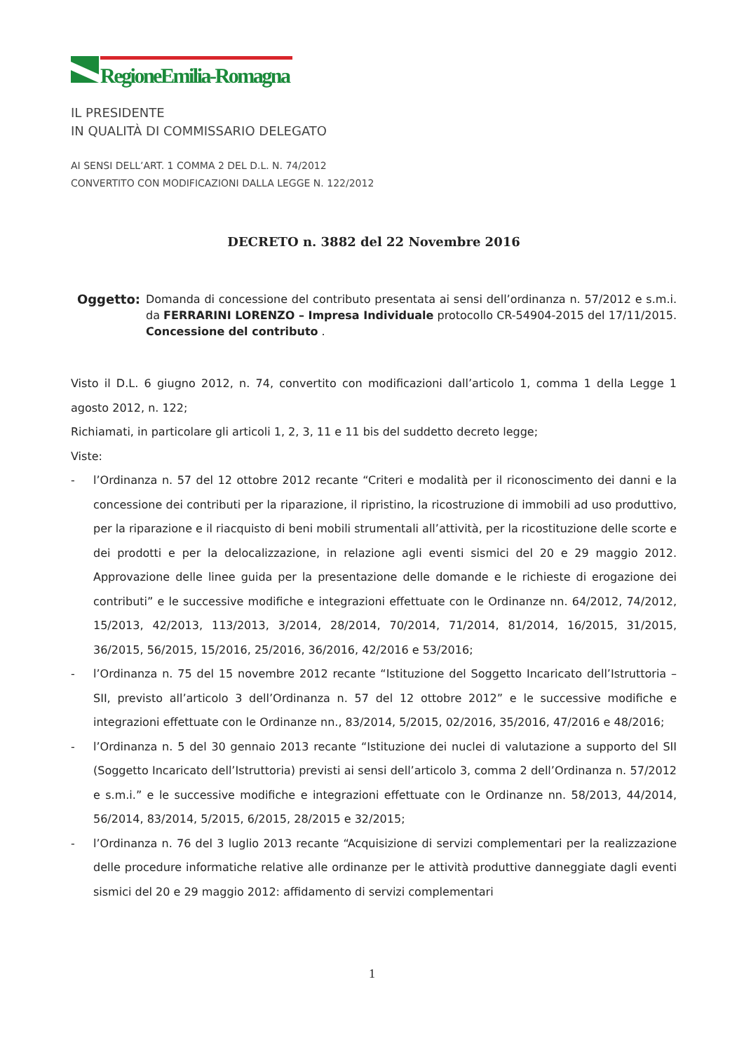RegioneEmilia-Romagna
IL PRESIDENTE
IN QUALITÀ DI COMMISSARIO DELEGATO
AI SENSI DELL’ART. 1 COMMA 2 DEL D.L. N. 74/2012
CONVERTITO CON MODIFICAZIONI DALLA LEGGE N. 122/2012
DECRETO n. 3882 del 22 Novembre 2016
Oggetto: Domanda di concessione del contributo presentata ai sensi dell’ordinanza n. 57/2012 e s.m.i. da FERRARINI LORENZO – Impresa Individuale protocollo CR-54904-2015 del 17/11/2015. Concessione del contributo .
Visto il D.L. 6 giugno 2012, n. 74, convertito con modificazioni dall’articolo 1, comma 1 della Legge 1 agosto 2012, n. 122;
Richiamati, in particolare gli articoli 1, 2, 3, 11 e 11 bis del suddetto decreto legge;
Viste:
- l’Ordinanza n. 57 del 12 ottobre 2012 recante “Criteri e modalità per il riconoscimento dei danni e la concessione dei contributi per la riparazione, il ripristino, la ricostruzione di immobili ad uso produttivo, per la riparazione e il riacquisto di beni mobili strumentali all’attività, per la ricostituzione delle scorte e dei prodotti e per la delocalizzazione, in relazione agli eventi sismici del 20 e 29 maggio 2012. Approvazione delle linee guida per la presentazione delle domande e le richieste di erogazione dei contributi” e le successive modifiche e integrazioni effettuate con le Ordinanze nn. 64/2012, 74/2012, 15/2013, 42/2013, 113/2013, 3/2014, 28/2014, 70/2014, 71/2014, 81/2014, 16/2015, 31/2015, 36/2015, 56/2015, 15/2016, 25/2016, 36/2016, 42/2016 e 53/2016;
- l’Ordinanza n. 75 del 15 novembre 2012 recante “Istituzione del Soggetto Incaricato dell’Istruttoria – SII, previsto all’articolo 3 dell’Ordinanza n. 57 del 12 ottobre 2012” e le successive modifiche e integrazioni effettuate con le Ordinanze nn., 83/2014, 5/2015, 02/2016, 35/2016, 47/2016 e 48/2016;
- l’Ordinanza n. 5 del 30 gennaio 2013 recante “Istituzione dei nuclei di valutazione a supporto del SII (Soggetto Incaricato dell’Istruttoria) previsti ai sensi dell’articolo 3, comma 2 dell’Ordinanza n. 57/2012 e s.m.i.” e le successive modifiche e integrazioni effettuate con le Ordinanze nn. 58/2013, 44/2014, 56/2014, 83/2014, 5/2015, 6/2015, 28/2015 e 32/2015;
- l’Ordinanza n. 76 del 3 luglio 2013 recante “Acquisizione di servizi complementari per la realizzazione delle procedure informatiche relative alle ordinanze per le attività produttive danneggiate dagli eventi sismici del 20 e 29 maggio 2012: affidamento di servizi complementari
1